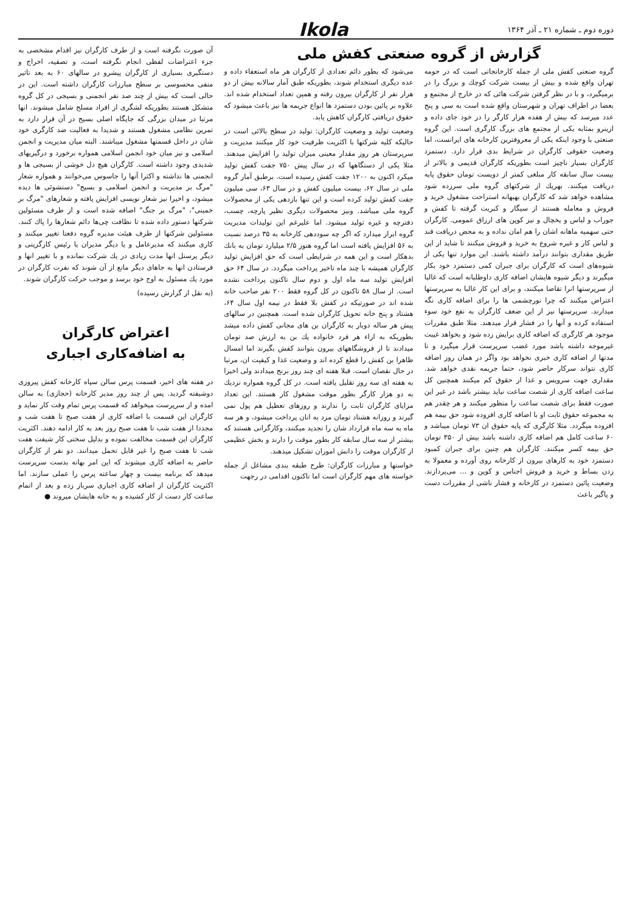دوره دوم ـ شماره ۲۱ ـ آذر ۱۳۶۴
Ikola
گزارش از گروه صنعتی کفش ملی
گروه صنعتی کفش ملی از جمله کارخانجاتی است که در حومه تهران واقع شده و بیش از بیست شرکت کوچك و بزرگ را در برمیگیرد، و با در نظر گرفتن شرکت هائی که در خارج از مجتمع و بعضا در اطراف تهران و شهرستان واقع شده است به سی و پنج عدد میرسد که بیش از هفده هزار کارگر را در خود جای داده و ازینرو بمثابه یکی از مجتمع های بزرگ کارگری است. این گروه صنعتی با وجود اینکه یکی از معروفترین کارخانه های ایرانست، اما وضعیت حقوقی کارگران در شرایط بدی قرار دارد. دستمزد کارگران بسیار ناچیز است بطوریکه کارگران قدیمی و بالاتر از بیست سال سابقه کار مبلغی کمتر از دویست تومان حقوق پایه دریافت میکنند. بهریك از شرکتهای گروه ملی سرزده شود مشاهده خواهد شد که کارگران بهبهانه استراحت مشغول خرید و فروش و معامله هستند از سیگار و کبریت گرفته تا کفش و جوراب و لباس و یخچال و نیز کوپن های ارزاق عمومی. کارگران حتی سهمیه ماهانه اشان را هم امان نداده و به محض دریافت قند و لباس کار و غیره شروع به خرید و فروش میکنند تا شاید از این طریق مقداری بتوانند درآمد داشته باشند. این موارد تنها یکی از شیوه‌های است که کارگران برای جبران کمی دستمزد خود بکار میگیرند و دیگر شیوه هایشان اضافه کاری داوطلبانه است که غالبا از سرپرستها انرا تقاضا میکنند، و برای این کار غالبا به سرپرستها اعتراض میکنند که چرا نورچشمی ها را برای اضافه کاری نگه میدارند. سرپرستها نیز از این ضعف کارگران به نفع خود سوء استفاده کرده و آنها را در فشار قرار میدهند. مثلا طبق مقررات موجود هر کارگری که اضافه کاری برایش زده شود و بخواهد غیبت غیرموجه داشته باشد مورد غضب سرپرست قرار میگیرد و تا مدتها از اضافه کاری خبری نخواهد بود واگر در همان روز اضافه کاری نتواند سرکار حاضر شود، حتما جریمه نقدی خواهد شد. مقداری جهت سرویس و غذا از حقوق کم میکنند همچنین کل ساعت اضافه کاری از شصت ساعت نباید بیشتر باشد در غیر این صورت فقط برای شصت ساعت را منظور میکنند و هر چقدر هم به مجموعه حقوق ثابت او با اضافه کاری افزوده شود حق بیمه هم افزوده میگردد. مثلا کارگری که پایه حقوق ان ۷۳ تومان میباشد و ۶۰ ساعت کامل هم اضافه کاری داشته باشد بیش از ۳۵۰ تومان حق بیمه کسر میکنند. کارگران هم چنین برای جبران کمبود دستمزد خود به کارهای بیرون از کارخانه روی آورده و معمولا به زدن بساط و خرید و فروش اجناس و کوپن و ... می‌پردازند. وضعیت پائین دستمزد در کارخانه و فشار ناشی از مقررات دست و پاگیر باعث
می‌شود که بطور دائم تعدادی از کارگران هر ماه استعفاء داده و عده دیگری استخدام شوند، بطوریکه طبق آمار سالانه بیش از دو هزار نفر از کارگران بیرون رفته و همین تعداد استخدام شده اند. علاوه بر پائین بودن دستمزد ها انواع جریمه ها نیز باعث میشود که حقوق دریافتی کارگران کاهش یابد.
وضعیت تولید و وضعیت کارگران: تولید در سطح بالائی است در حالیکه کلیه شرکتها با اکثریت ظرفیت خود کار میکنند مدیریت و سرپرستان هر روز مقدار معینی میزان تولید را افزایش میدهند. مثلا یکی از دستگاهها که در سال پیش ۷۵۰ جفت کفش تولید میکرد اکنون به ۱۲۰۰ جفت کفش رسیده است. برطبق آمار گروه ملی در سال ۶۲، بیست میلیون کفش و در سال ۶۳، سی میلیون جفت کفش تولید کرده است و این تنها بازدهی یکی از محصولات گروه ملی میباشد. ونیز محصولات دیگری نظیر پارچه، چسب، دفترچه و غیره تولید میشود. اما علیرغم این تولیدات مدیریت گروه ابراز میدارد که اگر چه سوددهی کارخانه به ۳۵ درصد نسبت به ۵۶ افزایش یافته است اما گروه هنوز ۲/۵ میلیارد تومان به بانك بدهکار است و این همه در شرایطی است که حق افزایش تولید کارگران همیشه با چند ماه تاخیر پرداخت میگردد. در سال ۶۴ حق افزایش تولید سه ماه اول و دوم سال تاکنون پرداخت نشده است. از سال ۵۸ تاکنون در کل گروه فقط ۲۰۰ نفر صاحب خانه شده اند در صورتیکه در کفش بلا فقط در نیمه اول سال ۶۴، هشتاد و پنج خانه تحویل کارگران شده است. همچنین در سالهای پیش هر ساله دوبار به کارگران بن های مجانی کفش داده میشد بطوریکه به ازاء هر فرد خانواده یك بن به ارزش صد تومان میدادند تا از فروشگاههای بیرون بتوانند کفش بگیرند اما امسال ظاهرا بن کفش را قطع کرده اند و وضعیت غذا و کیفیت ان، مرتبا در حال نقصان است. قبلا هفته ای چند روز برنج میدادند ولی اخیرا به هفته ای سه روز تقلیل یافته است. در کل گروه همواره نزدیك به دو هزار کارگر بطور موقت مشغول کار هستند. این تعداد مزایای کارگران ثابت را ندارند و روزهای تعطیل هم پول نمی گیرند و روزانه هشتاد تومان مزد به انان پرداخت میشود، و هر سه ماه به سه ماه قرارداد شان را تجدید میکنند، وکارگرانی هستند که بیشتر از سه سال سابقه کار بطور موقت را دارند و بخش عظیمی از کارگران موقت را دانش اموزان تشکیل میدهند.
خواستها و مبارزات کارگران: طرح طبقه بندی مشاغل از جمله خواسته های مهم کارگران است اما تاکنون اقدامی در رجهت
آن صورت نگرفته است و از طرف کارگران نیز اقدام مشخصی به جزء اعتراضات لفظی انجام نگرفته است، و تصفیه، اخراج و دستگیری بسیاری از کارگران پیشرو در سالهای ۶۰ به بعد تاثیر منفی محسوسی بر سطح مبارزات کارگران داشته است. این در حالی است که بیش از چند صد نفر انجمنی و بسیجی در کل گروه متشکل هستند بطوریکه لشگری از افراد مسلح شامل میشوند. انها مرتبا در میدان بزرگی که جایگاه اصلی بسیج در آن قرار دارد به تمرین نظامی مشغول هستند و شدیدا به فعالیت ضد کارگری خود شان در داخل قسمتها مشغول میباشند. البته میان مدیریت و انجمن اسلامی و نیز میان خود انجمن اسلامی همواره برخورد و درگیریهای شدیدی وجود داشته است. کارگران هیچ دل خوشی از بسیجی ها و انجمنی ها نداشته و اکثرا آنها را جاسوس می‌خوانند و همواره شعار "مرگ بر مدیریت و انجمن اسلامی و بسیج" دستشوئی ها دیده میشود، و اخیرا نیز شعار نویسی افزایش یافته و شعارهای "مرگ بر خمینی"، "مرگ بر جنگ" اضافه شده است و از طرف مسئولین شرکتها دستور داده شده تا نظافت چی‌ها دائم شعارها را پاك کنند. مسئولین شرکتها از طرف هیئت مدیره گروه دفعتا تغییر میکنند و کاری میکنند که مدیرعامل و یا دیگر مدیران یا رئیس کارگزینی و دیگر پرسنل انها مدت زیادی در یك شرکت نمانده و با تغییر انها و فرستادن انها به جاهای دیگر مانع از آن شوند که نفرت کارگران در مورد یك مسئول به اوج خود برسد و موجب حرکت کارگران شوند.
(به نقل از گزارش رسیده)
اعتراض کارگران
به اضافه‌کاری اجباری
در هفته های اخیر، قسمت پرس سالن سپاه کارخانه کفش پیروزی دوشیفته گردید. پس از چند روز مدیر کارخانه (حجازی) به سالن امده و از سرپرست میخواهد که قسمت پرس تمام وقت کار نماید و کارگران این قسمت با اضافه کاری از هفت صبح تا هفت شب و مجددا از هفت شب تا هفت صبح روز بعد به کار ادامه دهند. اکثریت کارگران این قسمت مخالفت نموده و بدلیل سختی کار شیفت هفت شب تا هفت صبح را غیر قابل تحمل میدانند. دو نفر از کارگران حاضر به اضافه کاری میشوند که این امر بهانه بدست سرپرست میدهد که برنامه بیست و چهار ساعته پرس را عملی سازند. اما اکثریت کارگران از اضافه کاری اجباری سرباز زده و بعد از اتمام ساعت کار دست از کار کشیده و به خانه هایشان میروند ●